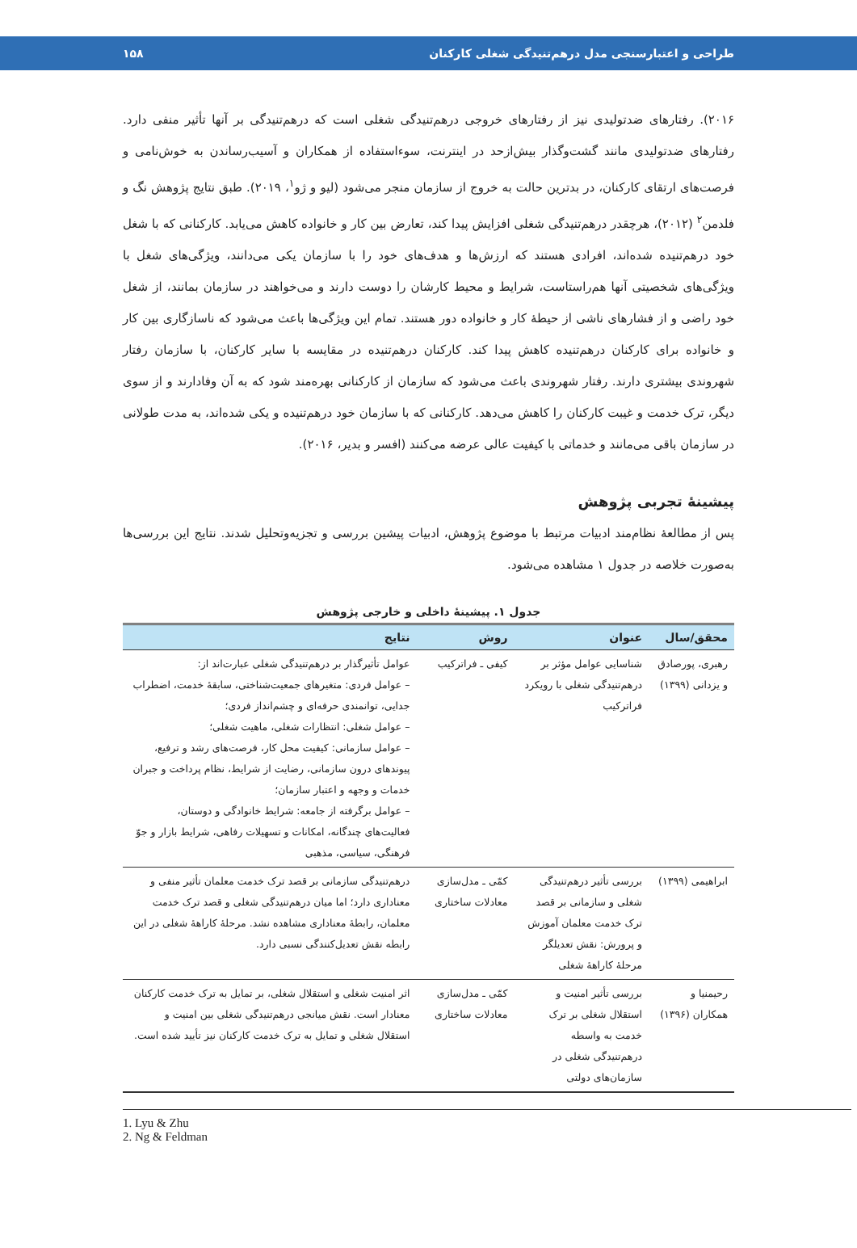طراحی و اعتبارسنجی مدل درهم‌تنیدگی شغلی کارکنان ۱۵۸
۲۰۱۶). رفتارهای ضدتولیدی نیز از رفتارهای خروجی درهم‌تنیدگی شغلی است که درهم‌تنیدگی بر آنها تأثیر منفی دارد. رفتارهای ضدتولیدی مانند گشت‌وگذار بیش‌ازحد در اینترنت، سوءاستفاده از همکاران و آسیب‌رساندن به خوش‌نامی و فرصت‌های ارتقای کارکنان، در بدترین حالت به خروج از سازمان منجر می‌شود (لیو و ژو<sup>۱</sup>، ۲۰۱۹). طبق نتایج پژوهش نگ و فلدمن<sup>۲</sup> (۲۰۱۲)، هرچقدر درهم‌تنیدگی شغلی افزایش پیدا کند، تعارض بین کار و خانواده کاهش می‌یابد. کارکنانی که با شغل خود درهم‌تنیده شده‌اند، افرادی هستند که ارزش‌ها و هدف‌های خود را با سازمان یکی می‌دانند، ویژگی‌های شغل با ویژگی‌های شخصیتی آنها هم‌راستاست، شرایط و محیط کارشان را دوست دارند و می‌خواهند در سازمان بمانند، از شغل خود راضی و از فشارهای ناشی از حیطهٔ کار و خانواده دور هستند. تمام این ویژگی‌ها باعث می‌شود که ناسازگاری بین کار و خانواده برای کارکنان درهم‌تنیده کاهش پیدا کند. کارکنان درهم‌تنیده در مقایسه با سایر کارکنان، با سازمان رفتار شهروندی بیشتری دارند. رفتار شهروندی باعث می‌شود که سازمان از کارکنانی بهره‌مند شود که به آن وفادارند و از سوی دیگر، ترک خدمت و غیبت کارکنان را کاهش می‌دهد. کارکنانی که با سازمان خود درهم‌تنیده و یکی شده‌اند، به مدت طولانی در سازمان باقی می‌مانند و خدماتی با کیفیت عالی عرضه می‌کنند (افسر و بدیر، ۲۰۱۶).
پیشینهٔ تجربی پژوهش
پس از مطالعهٔ نظام‌مند ادبیات مرتبط با موضوع پژوهش، ادبیات پیشین بررسی و تجزیه‌وتحلیل شدند. نتایج این بررسی‌ها به‌صورت خلاصه در جدول ۱ مشاهده می‌شود.
جدول ۱. پیشینهٔ داخلی و خارجی پژوهش
| محقق/سال | عنوان | روش | نتایج |
| --- | --- | --- | --- |
| رهبری، پورصادق و یزدانی (۱۳۹۹) | شناسایی عوامل مؤثر بر درهم‌تنیدگی شغلی با رویکرد فراترکیب | کیفی ـ فراترکیب | عوامل تأثیرگذار بر درهم‌تنیدگی شغلی عبارت‌اند از: – عوامل فردی: متغیرهای جمعیت‌شناختی، سابقهٔ خدمت، اضطراب جدایی، توانمندی حرفه‌ای و چشم‌انداز فردی؛ – عوامل شغلی: انتظارات شغلی، ماهیت شغلی؛ – عوامل سازمانی: کیفیت محل کار، فرصت‌های رشد و ترفیع، پیوندهای درون سازمانی، رضایت از شرایط، نظام پرداخت و جبران خدمات و وجهه و اعتبار سازمان؛ – عوامل برگرفته از جامعه: شرایط خانوادگی و دوستان، فعالیت‌های چندگانه، امکانات و تسهیلات رفاهی، شرایط بازار و جوّ فرهنگی، سیاسی، مذهبی |
| ابراهیمی (۱۳۹۹) | بررسی تأثیر درهم‌تنیدگی شغلی و سازمانی بر قصد ترک خدمت معلمان آموزش و پرورش: نقش تعدیلگر مرحلهٔ کاراههٔ شغلی | کمّی ـ مدل‌سازی معادلات ساختاری | درهم‌تنیدگی سازمانی بر قصد ترک خدمت معلمان تأثیر منفی و معناداری دارد؛ اما میان درهم‌تنیدگی شغلی و قصد ترک خدمت معلمان، رابطهٔ معناداری مشاهده نشد. مرحلهٔ کاراههٔ شغلی در این رابطه نقش تعدیل‌کنندگی نسبی دارد. |
| رحیمنیا و همکاران (۱۳۹۶) | بررسی تأثیر امنیت و استقلال شغلی بر ترک خدمت به واسطه درهم‌تنیدگی شغلی در سازمان‌های دولتی | کمّی ـ مدل‌سازی معادلات ساختاری | اثر امنیت شغلی و استقلال شغلی، بر تمایل به ترک خدمت کارکنان معنادار است. نقش میانجی درهم‌تنیدگی شغلی بین امنیت و استقلال شغلی و تمایل به ترک خدمت کارکنان نیز تأیید شده است. |
1. Lyu & Zhu
2. Ng & Feldman